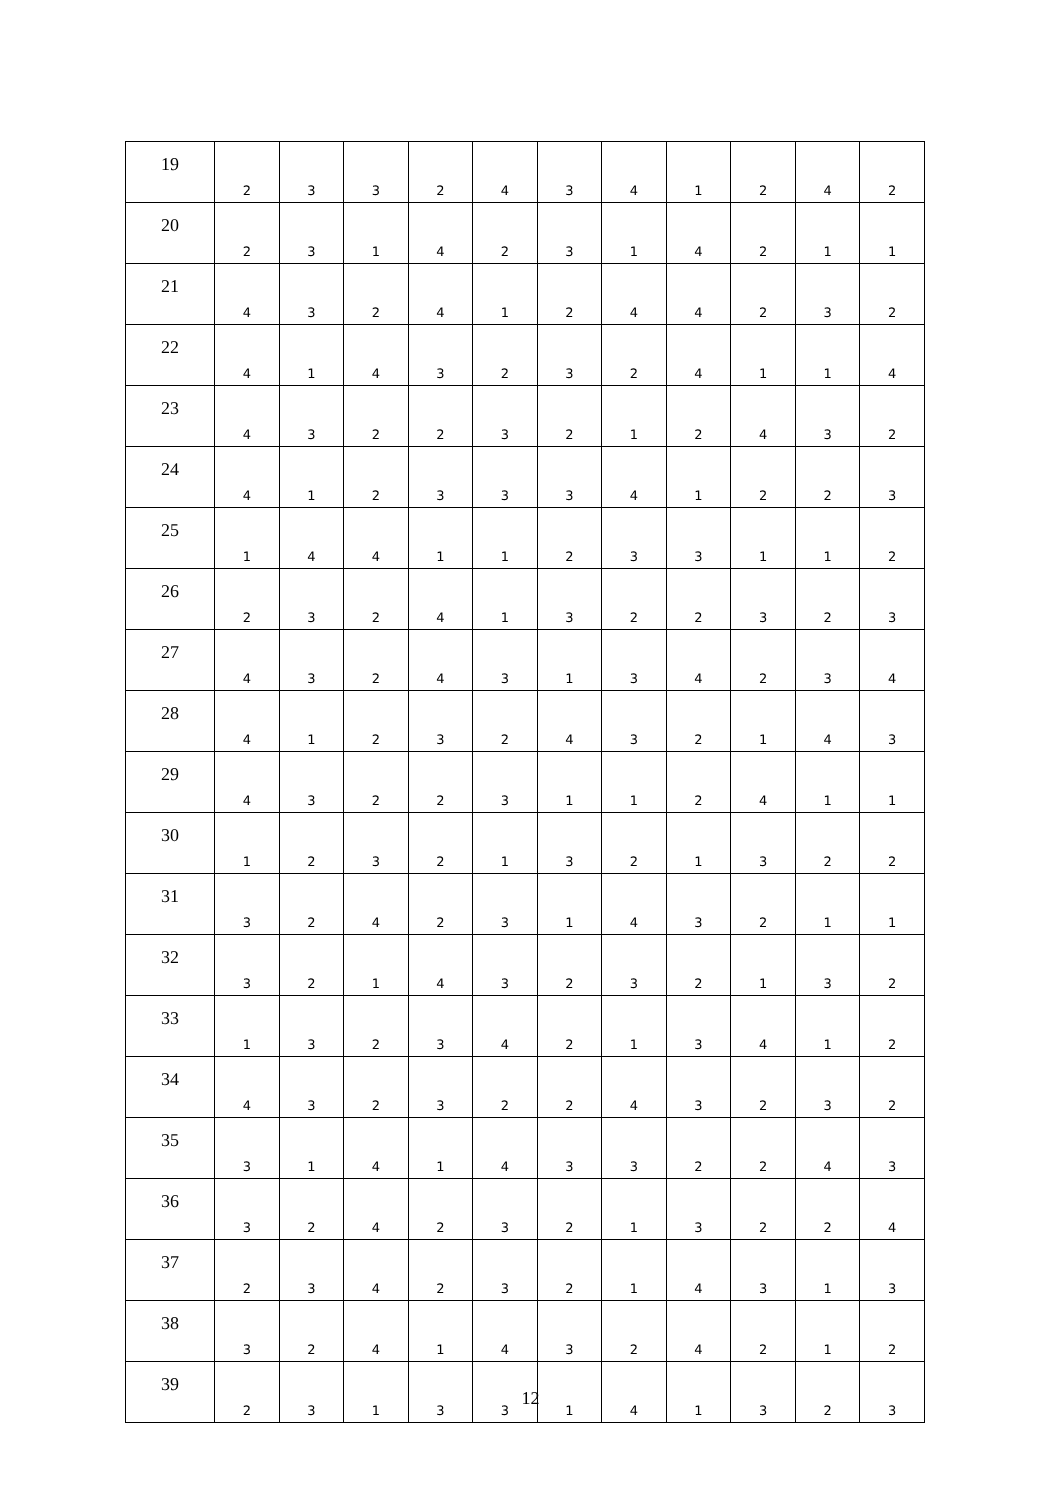| 19 | 2 | 3 | 3 | 2 | 4 | 3 | 4 | 1 | 2 | 4 | 2 |
| 20 | 2 | 3 | 1 | 4 | 2 | 3 | 1 | 4 | 2 | 1 | 1 |
| 21 | 4 | 3 | 2 | 4 | 1 | 2 | 4 | 4 | 2 | 3 | 2 |
| 22 | 4 | 1 | 4 | 3 | 2 | 3 | 2 | 4 | 1 | 1 | 4 |
| 23 | 4 | 3 | 2 | 2 | 3 | 2 | 1 | 2 | 4 | 3 | 2 |
| 24 | 4 | 1 | 2 | 3 | 3 | 3 | 4 | 1 | 2 | 2 | 3 |
| 25 | 1 | 4 | 4 | 1 | 1 | 2 | 3 | 3 | 1 | 1 | 2 |
| 26 | 2 | 3 | 2 | 4 | 1 | 3 | 2 | 2 | 3 | 2 | 3 |
| 27 | 4 | 3 | 2 | 4 | 3 | 1 | 3 | 4 | 2 | 3 | 4 |
| 28 | 4 | 1 | 2 | 3 | 2 | 4 | 3 | 2 | 1 | 4 | 3 |
| 29 | 4 | 3 | 2 | 2 | 3 | 1 | 1 | 2 | 4 | 1 | 1 |
| 30 | 1 | 2 | 3 | 2 | 1 | 3 | 2 | 1 | 3 | 2 | 2 |
| 31 | 3 | 2 | 4 | 2 | 3 | 1 | 4 | 3 | 2 | 1 | 1 |
| 32 | 3 | 2 | 1 | 4 | 3 | 2 | 3 | 2 | 1 | 3 | 2 |
| 33 | 1 | 3 | 2 | 3 | 4 | 2 | 1 | 3 | 4 | 1 | 2 |
| 34 | 4 | 3 | 2 | 3 | 2 | 2 | 4 | 3 | 2 | 3 | 2 |
| 35 | 3 | 1 | 4 | 1 | 4 | 3 | 3 | 2 | 2 | 4 | 3 |
| 36 | 3 | 2 | 4 | 2 | 3 | 2 | 1 | 3 | 2 | 2 | 4 |
| 37 | 2 | 3 | 4 | 2 | 3 | 2 | 1 | 4 | 3 | 1 | 3 |
| 38 | 3 | 2 | 4 | 1 | 4 | 3 | 2 | 4 | 2 | 1 | 2 |
| 39 | 2 | 3 | 1 | 3 | 3 | 1 | 4 | 1 | 3 | 2 | 3 |
12